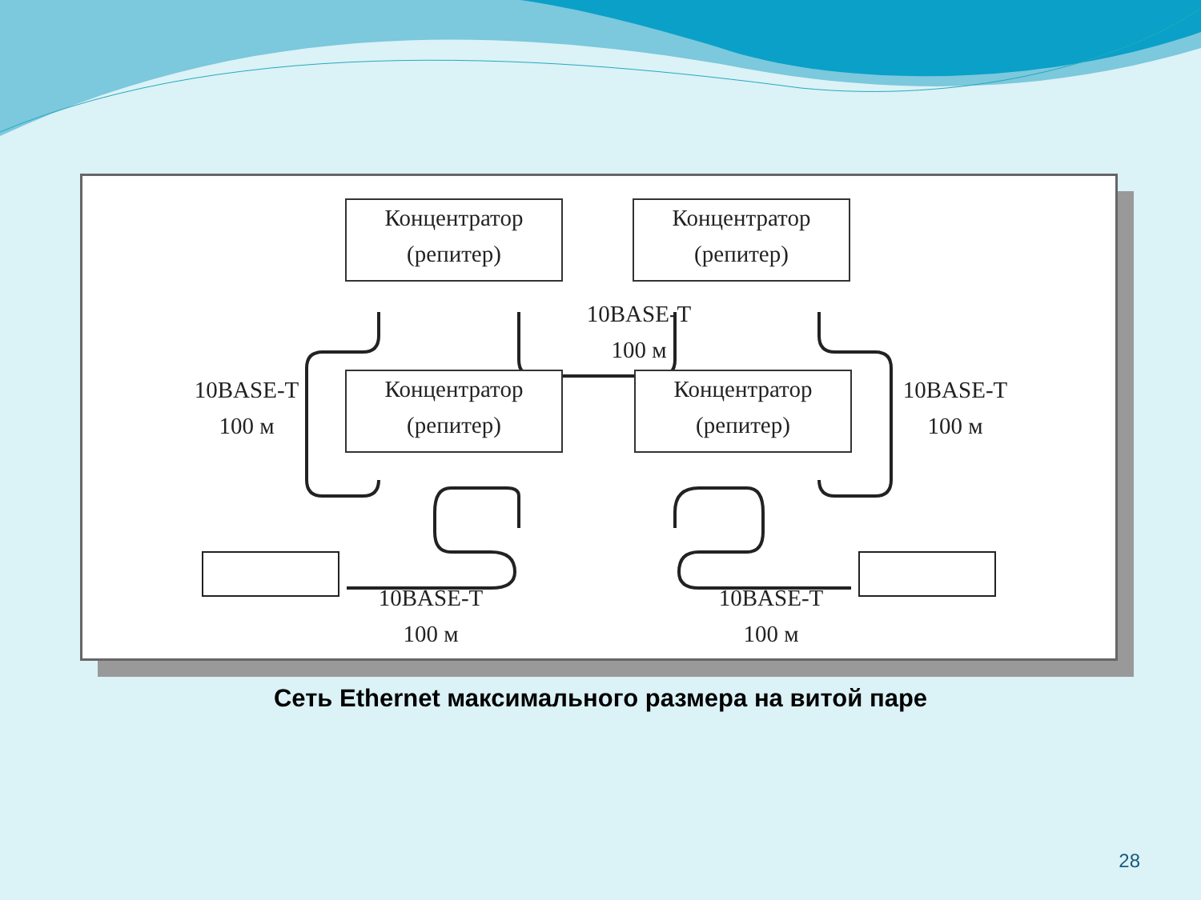Концентратор
(репитер)
Концентратор
(репитер)
Концентратор
(репитер)
Концентратор
(репитер)
10BASE-T
100 м
10BASE-T
100 м
10BASE-T
100 м
10BASE-T
100 м
10BASE-T
100 м
Сеть Ethernet максимального размера на витой паре
28